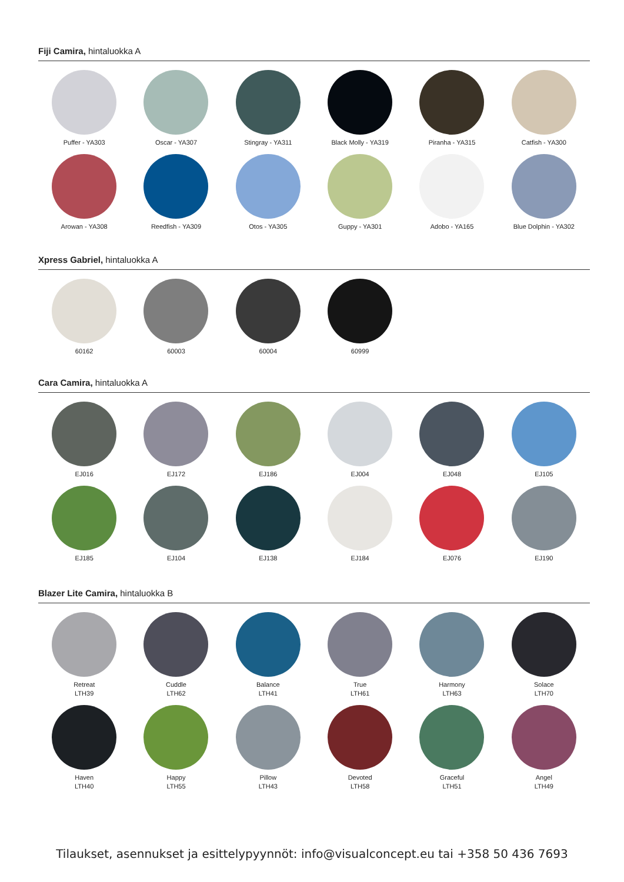Fiji Camira, hintaluokka A
Puffer - YA303
Oscar - YA307
Stingray - YA311
Black Molly - YA319
Piranha - YA315
Catfish - YA300
Arowan - YA308
Reedfish - YA309
Otos - YA305
Guppy - YA301
Adobo - YA165
Blue Dolphin - YA302
Xpress Gabriel, hintaluokka A
60162
60003
60004
60999
Cara Camira, hintaluokka A
EJ016
EJ172
EJ186
EJ004
EJ048
EJ105
EJ185
EJ104
EJ138
EJ184
EJ076
EJ190
Blazer Lite Camira, hintaluokka B
Retreat
LTH39
Cuddle
LTH62
Balance
LTH41
True
LTH61
Harmony
LTH63
Solace
LTH70
Haven
LTH40
Happy
LTH55
Pillow
LTH43
Devoted
LTH58
Graceful
LTH51
Angel
LTH49
Tilaukset, asennukset ja esittelypyynnöt: info@visualconcept.eu tai +358 50 436 7693